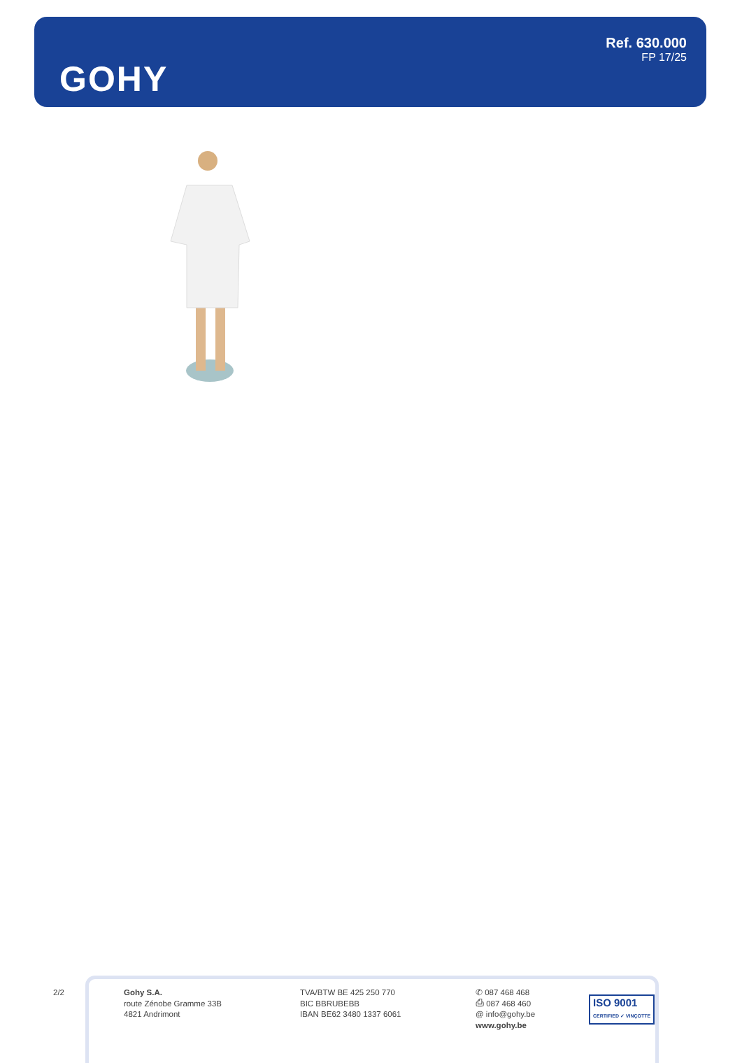GOHY
Ref. 630.000
FP 17/25
2/2
Gohy S.A.
route Zénobe Gramme 33B
4821 Andrimont
TVA/BTW BE 425 250 770
BIC BBRUBEBB
IBAN BE62 3480 1337 6061
✆ 087 468 468
⎙ 087 468 460
@ info@gohy.be
www.gohy.be
ISO 9001
CERTIFIED ✓ VINÇOTTE